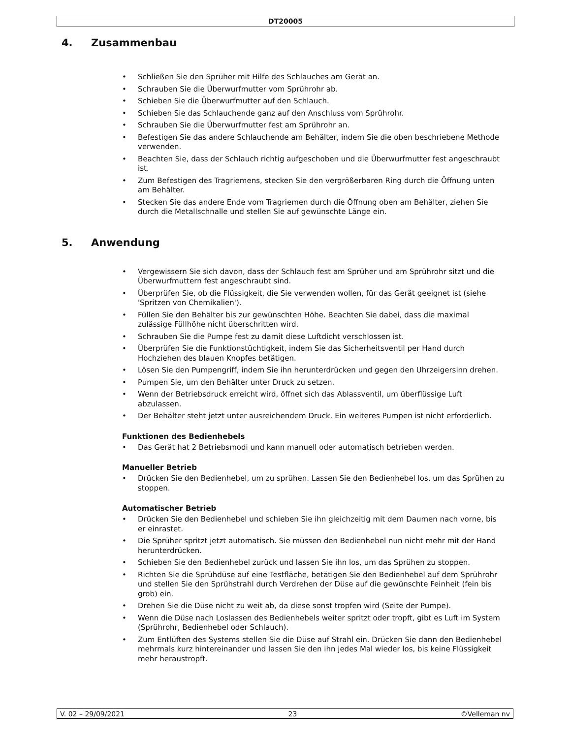DT20005
4. Zusammenbau
• Schließen Sie den Sprüher mit Hilfe des Schlauches am Gerät an.
• Schrauben Sie die Überwurfmutter vom Sprührohr ab.
• Schieben Sie die Überwurfmutter auf den Schlauch.
• Schieben Sie das Schlauchende ganz auf den Anschluss vom Sprührohr.
• Schrauben Sie die Überwurfmutter fest am Sprührohr an.
• Befestigen Sie das andere Schlauchende am Behälter, indem Sie die oben beschriebene Methode verwenden.
• Beachten Sie, dass der Schlauch richtig aufgeschoben und die Überwurfmutter fest angeschraubt ist.
• Zum Befestigen des Tragriemens, stecken Sie den vergrößerbaren Ring durch die Öffnung unten am Behälter.
• Stecken Sie das andere Ende vom Tragriemen durch die Öffnung oben am Behälter, ziehen Sie durch die Metallschnalle und stellen Sie auf gewünschte Länge ein.
5. Anwendung
• Vergewissern Sie sich davon, dass der Schlauch fest am Sprüher und am Sprührohr sitzt und die Überwurfmuttern fest angeschraubt sind.
• Überprüfen Sie, ob die Flüssigkeit, die Sie verwenden wollen, für das Gerät geeignet ist (siehe 'Spritzen von Chemikalien').
• Füllen Sie den Behälter bis zur gewünschten Höhe. Beachten Sie dabei, dass die maximal zulässige Füllhöhe nicht überschritten wird.
• Schrauben Sie die Pumpe fest zu damit diese Luftdicht verschlossen ist.
• Überprüfen Sie die Funktionstüchtigkeit, indem Sie das Sicherheitsventil per Hand durch Hochziehen des blauen Knopfes betätigen.
• Lösen Sie den Pumpengriff, indem Sie ihn herunterdrücken und gegen den Uhrzeigersinn drehen.
• Pumpen Sie, um den Behälter unter Druck zu setzen.
• Wenn der Betriebsdruck erreicht wird, öffnet sich das Ablassventil, um überflüssige Luft abzulassen.
• Der Behälter steht jetzt unter ausreichendem Druck. Ein weiteres Pumpen ist nicht erforderlich.
Funktionen des Bedienhebels
• Das Gerät hat 2 Betriebsmodi und kann manuell oder automatisch betrieben werden.
Manueller Betrieb
• Drücken Sie den Bedienhebel, um zu sprühen. Lassen Sie den Bedienhebel los, um das Sprühen zu stoppen.
Automatischer Betrieb
• Drücken Sie den Bedienhebel und schieben Sie ihn gleichzeitig mit dem Daumen nach vorne, bis er einrastet.
• Die Sprüher spritzt jetzt automatisch. Sie müssen den Bedienhebel nun nicht mehr mit der Hand herunterdrücken.
• Schieben Sie den Bedienhebel zurück und lassen Sie ihn los, um das Sprühen zu stoppen.
• Richten Sie die Sprühdüse auf eine Testfläche, betätigen Sie den Bedienhebel auf dem Sprührohr und stellen Sie den Sprühstrahl durch Verdrehen der Düse auf die gewünschte Feinheit (fein bis grob) ein.
• Drehen Sie die Düse nicht zu weit ab, da diese sonst tropfen wird (Seite der Pumpe).
• Wenn die Düse nach Loslassen des Bedienhebels weiter spritzt oder tropft, gibt es Luft im System (Sprührohr, Bedienhebel oder Schlauch).
• Zum Entlüften des Systems stellen Sie die Düse auf Strahl ein. Drücken Sie dann den Bedienhebel mehrmals kurz hintereinander und lassen Sie den ihn jedes Mal wieder los, bis keine Flüssigkeit mehr heraustropft.
V. 02 – 29/09/2021 23 ©Velleman nv